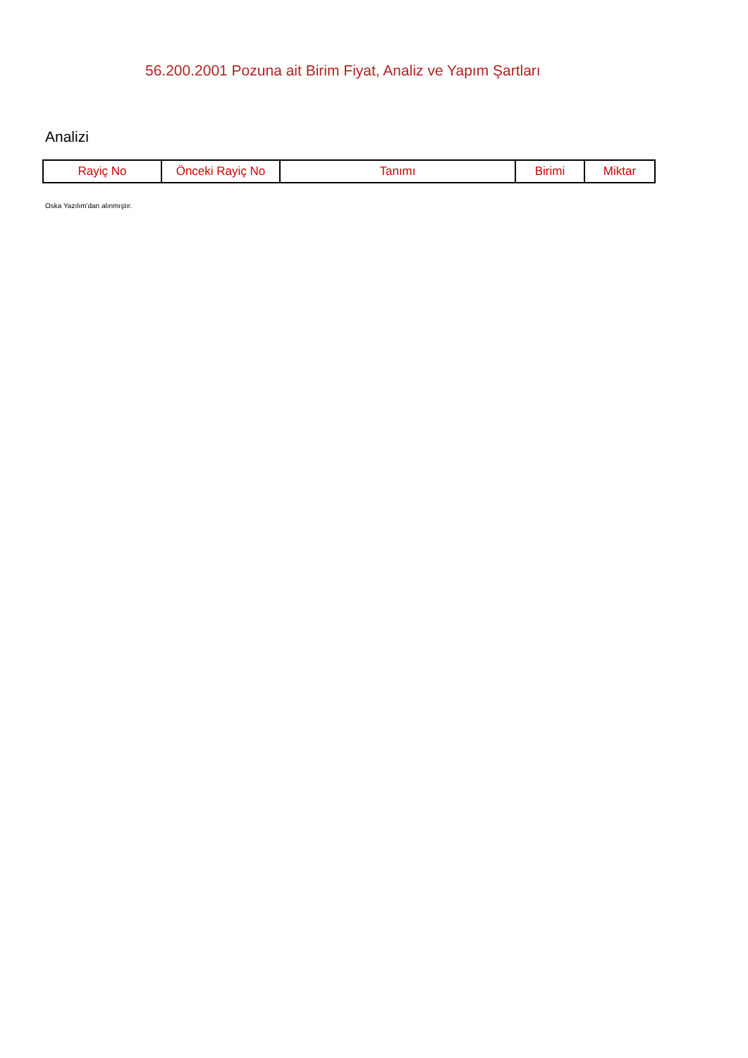56.200.2001 Pozuna ait Birim Fiyat, Analiz ve Yapım Şartları
Analizi
| Rayiç No | Önceki Rayiç No | Tanımı | Birimi | Miktar |
| --- | --- | --- | --- | --- |
Oska Yazılım'dan alınmıştır.